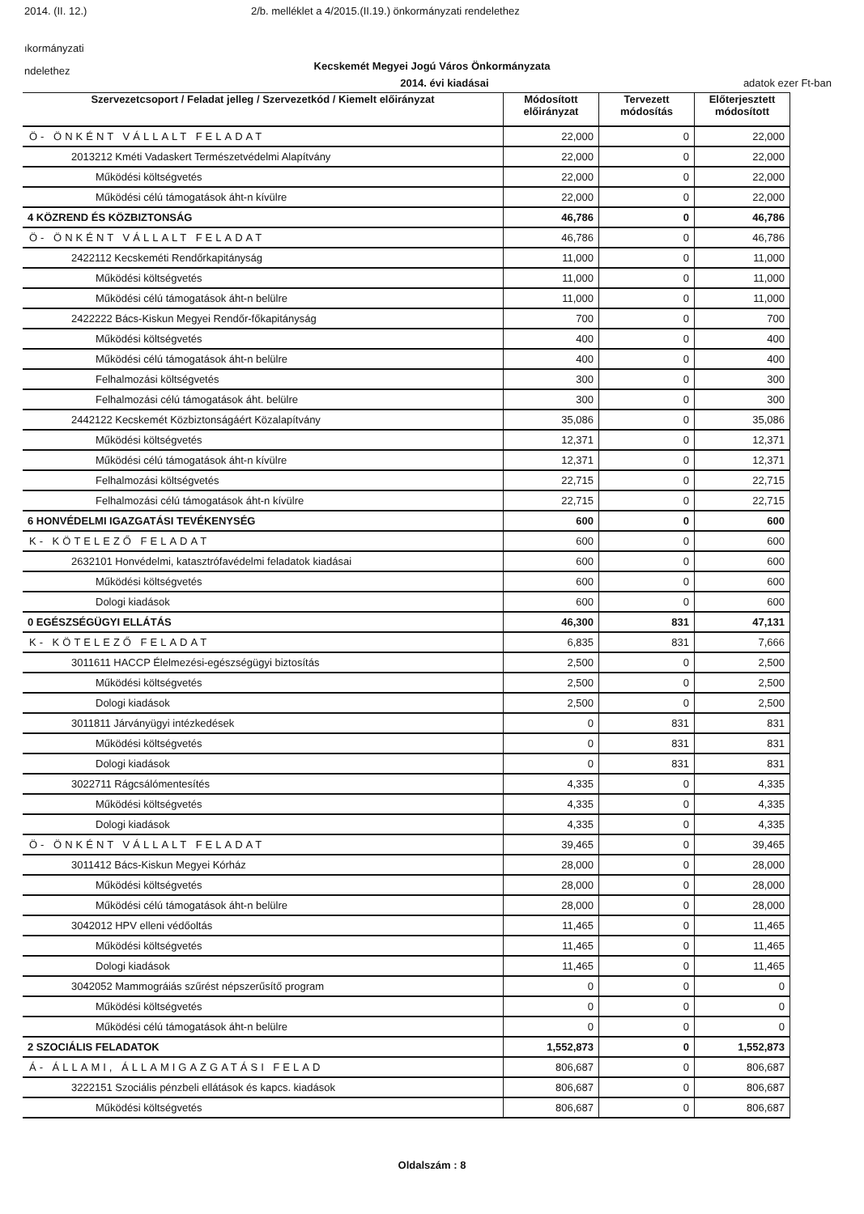2014. (II. 12.) 2/b. melléklet a 4/2015.(II.19.) önkormányzati rendelethez
ıkormányzati
ndelethez
Kecskemét Megyei Jogú Város Önkormányzata
2014. évi kiadásai adatok ezer Ft-ban
| Szervezetcsoport / Feladat jelleg / Szervezetkód / Kiemelt előirányzat | Módosított előirányzat | Tervezett módosítás | Előterjesztett módosított |
| --- | --- | --- | --- |
| Ö- ÖNKÉNT VÁLLALT FELADAT | 22,000 | 0 | 22,000 |
| 2013212 Kméti Vadaskert Természetvédelmi Alapítvány | 22,000 | 0 | 22,000 |
| Működési költségvetés | 22,000 | 0 | 22,000 |
| Működési célú támogatások áht-n kívülre | 22,000 | 0 | 22,000 |
| 4 KÖZREND ÉS KÖZBIZTONSÁG | 46,786 | 0 | 46,786 |
| Ö- ÖNKÉNT VÁLLALT FELADAT | 46,786 | 0 | 46,786 |
| 2422112 Kecskeméti Rendőrkapitányság | 11,000 | 0 | 11,000 |
| Működési költségvetés | 11,000 | 0 | 11,000 |
| Működési célú támogatások áht-n belülre | 11,000 | 0 | 11,000 |
| 2422222 Bács-Kiskun Megyei Rendőr-főkapitányság | 700 | 0 | 700 |
| Működési költségvetés | 400 | 0 | 400 |
| Működési célú támogatások áht-n belülre | 400 | 0 | 400 |
| Felhalmozási költségvetés | 300 | 0 | 300 |
| Felhalmozási célú támogatások áht. belülre | 300 | 0 | 300 |
| 2442122 Kecskemét Közbiztonságáért Közalapítvány | 35,086 | 0 | 35,086 |
| Működési költségvetés | 12,371 | 0 | 12,371 |
| Működési célú támogatások áht-n kívülre | 12,371 | 0 | 12,371 |
| Felhalmozási költségvetés | 22,715 | 0 | 22,715 |
| Felhalmozási célú támogatások áht-n kívülre | 22,715 | 0 | 22,715 |
| 6 HONVÉDELMI IGAZGATÁSI TEVÉKENYSÉG | 600 | 0 | 600 |
| K- KÖTELEZŐ FELADAT | 600 | 0 | 600 |
| 2632101 Honvédelmi, katasztrófavédelmi feladatok kiadásai | 600 | 0 | 600 |
| Működési költségvetés | 600 | 0 | 600 |
| Dologi kiadások | 600 | 0 | 600 |
| 0 EGÉSZSÉGÜGYI ELLÁTÁS | 46,300 | 831 | 47,131 |
| K- KÖTELEZŐ FELADAT | 6,835 | 831 | 7,666 |
| 3011611 HACCP Élelmezési-egészségügyi biztosítás | 2,500 | 0 | 2,500 |
| Működési költségvetés | 2,500 | 0 | 2,500 |
| Dologi kiadások | 2,500 | 0 | 2,500 |
| 3011811 Járványügyi intézkedések | 0 | 831 | 831 |
| Működési költségvetés | 0 | 831 | 831 |
| Dologi kiadások | 0 | 831 | 831 |
| 3022711 Rágcsálómentesítés | 4,335 | 0 | 4,335 |
| Működési költségvetés | 4,335 | 0 | 4,335 |
| Dologi kiadások | 4,335 | 0 | 4,335 |
| Ö- ÖNKÉNT VÁLLALT FELADAT | 39,465 | 0 | 39,465 |
| 3011412 Bács-Kiskun Megyei Kórház | 28,000 | 0 | 28,000 |
| Működési költségvetés | 28,000 | 0 | 28,000 |
| Működési célú támogatások áht-n belülre | 28,000 | 0 | 28,000 |
| 3042012 HPV elleni védőoltás | 11,465 | 0 | 11,465 |
| Működési költségvetés | 11,465 | 0 | 11,465 |
| Dologi kiadások | 11,465 | 0 | 11,465 |
| 3042052 Mammográiás szűrést népszerűsítő program | 0 | 0 | 0 |
| Működési költségvetés | 0 | 0 | 0 |
| Működési célú támogatások áht-n belülre | 0 | 0 | 0 |
| 2 SZOCIÁLIS FELADATOK | 1,552,873 | 0 | 1,552,873 |
| Á- ÁLLAMI, ÁLLAMIGAZGATÁSI FELAD | 806,687 | 0 | 806,687 |
| 3222151 Szociális pénzbeli ellátások és kapcs. kiadások | 806,687 | 0 | 806,687 |
| Működési költségvetés | 806,687 | 0 | 806,687 |
Oldalszám : 8